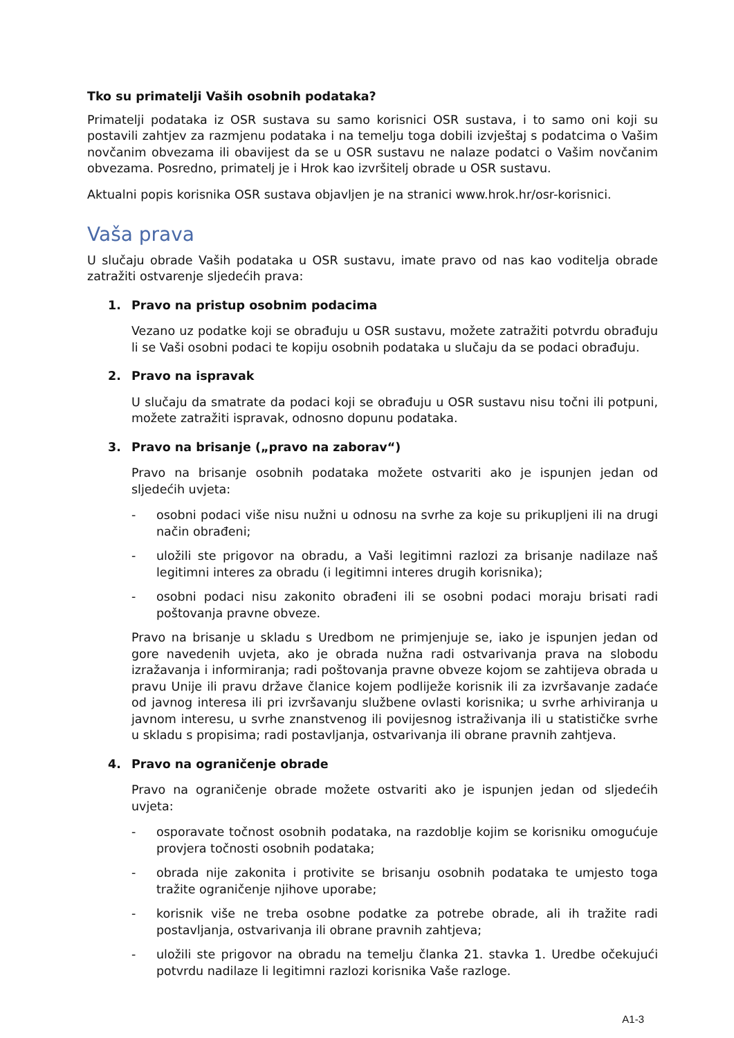Tko su primatelji Vaših osobnih podataka?
Primatelji podataka iz OSR sustava su samo korisnici OSR sustava, i to samo oni koji su postavili zahtjev za razmjenu podataka i na temelju toga dobili izvještaj s podatcima o Vašim novčanim obvezama ili obavijest da se u OSR sustavu ne nalaze podatci o Vašim novčanim obvezama. Posredno, primatelj je i Hrok kao izvršitelj obrade u OSR sustavu.
Aktualni popis korisnika OSR sustava objavljen je na stranici www.hrok.hr/osr-korisnici.
Vaša prava
U slučaju obrade Vaših podataka u OSR sustavu, imate pravo od nas kao voditelja obrade zatražiti ostvarenje sljedećih prava:
1. Pravo na pristup osobnim podacima
Vezano uz podatke koji se obrađuju u OSR sustavu, možete zatražiti potvrdu obrađuju li se Vaši osobni podaci te kopiju osobnih podataka u slučaju da se podaci obrađuju.
2. Pravo na ispravak
U slučaju da smatrate da podaci koji se obrađuju u OSR sustavu nisu točni ili potpuni, možete zatražiti ispravak, odnosno dopunu podataka.
3. Pravo na brisanje („pravo na zaborav“)
Pravo na brisanje osobnih podataka možete ostvariti ako je ispunjen jedan od sljedećih uvjeta:
- osobni podaci više nisu nužni u odnosu na svrhe za koje su prikupljeni ili na drugi način obrađeni;
- uložili ste prigovor na obradu, a Vaši legitimni razlozi za brisanje nadilaze naš legitimni interes za obradu (i legitimni interes drugih korisnika);
- osobni podaci nisu zakonito obrađeni ili se osobni podaci moraju brisati radi poštovanja pravne obveze.
Pravo na brisanje u skladu s Uredbom ne primjenjuje se, iako je ispunjen jedan od gore navedenih uvjeta, ako je obrada nužna radi ostvarivanja prava na slobodu izražavanja i informiranja; radi poštovanja pravne obveze kojom se zahtijeva obrada u pravu Unije ili pravu države članice kojem podliježe korisnik ili za izvršavanje zadaće od javnog interesa ili pri izvršavanju službene ovlasti korisnika; u svrhe arhiviranja u javnom interesu, u svrhe znanstvenog ili povijesnog istraživanja ili u statističke svrhe u skladu s propisima; radi postavljanja, ostvarivanja ili obrane pravnih zahtjeva.
4. Pravo na ograničenje obrade
Pravo na ograničenje obrade možete ostvariti ako je ispunjen jedan od sljedećih uvjeta:
- osporavate točnost osobnih podataka, na razdoblje kojim se korisniku omogućuje provjera točnosti osobnih podataka;
- obrada nije zakonita i protivite se brisanju osobnih podataka te umjesto toga tražite ograničenje njihove uporabe;
- korisnik više ne treba osobne podatke za potrebe obrade, ali ih tražite radi postavljanja, ostvarivanja ili obrane pravnih zahtjeva;
- uložili ste prigovor na obradu na temelju članka 21. stavka 1. Uredbe očekujući potvrdu nadilaze li legitimni razlozi korisnika Vaše razloge.
A1-3